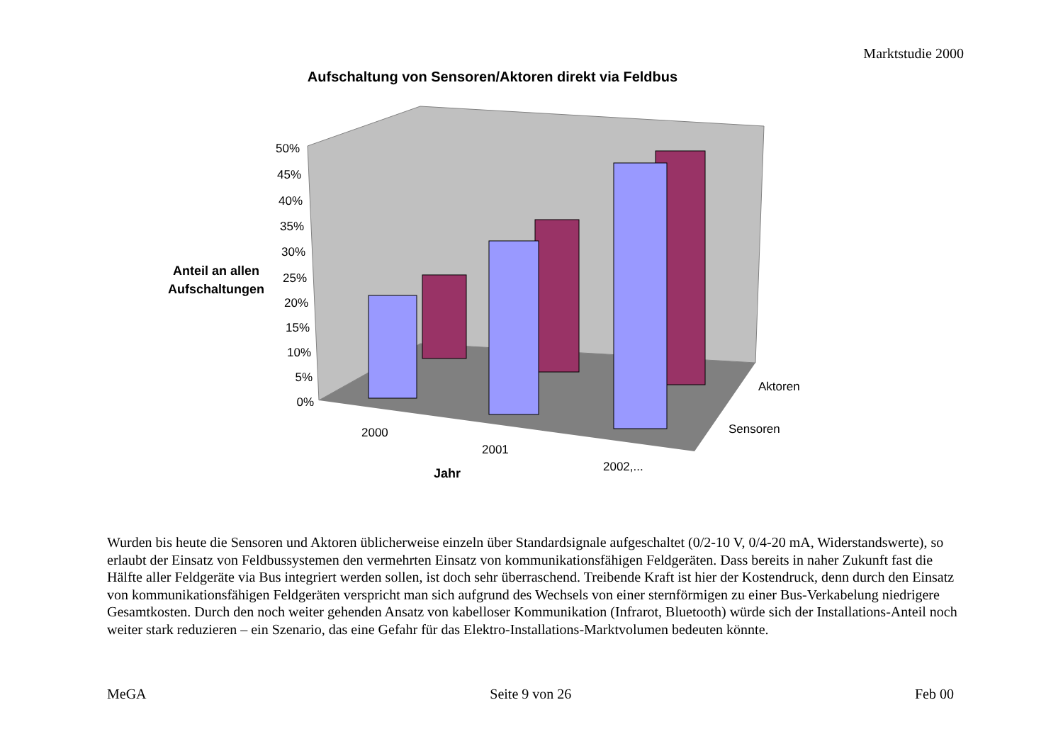Marktstudie 2000
Aufschaltung von Sensoren/Aktoren direkt via Feldbus
50%
45%
40%
35%
30%
25%
20%
15%
10%
5%
0%
Anteil an allen
Aufschaltungen
2000
2001
2002,...
Aktoren
Sensoren
Jahr
Wurden bis heute die Sensoren und Aktoren üblicherweise einzeln über Standardsignale aufgeschaltet (0/2-10 V, 0/4-20 mA, Widerstandswerte), so erlaubt der Einsatz von Feldbussystemen den vermehrten Einsatz von kommunikationsfähigen Feldgeräten. Dass bereits in naher Zukunft fast die Hälfte aller Feldgeräte via Bus integriert werden sollen, ist doch sehr überraschend. Treibende Kraft ist hier der Kostendruck, denn durch den Einsatz von kommunikationsfähigen Feldgeräten verspricht man sich aufgrund des Wechsels von einer sternförmigen zu einer Bus-Verkabelung niedrigere Gesamtkosten. Durch den noch weiter gehenden Ansatz von kabelloser Kommunikation (Infrarot, Bluetooth) würde sich der Installations-Anteil noch weiter stark reduzieren – ein Szenario, das eine Gefahr für das Elektro-Installations-Marktvolumen bedeuten könnte.
MeGA Seite 9 von 26 Feb 00